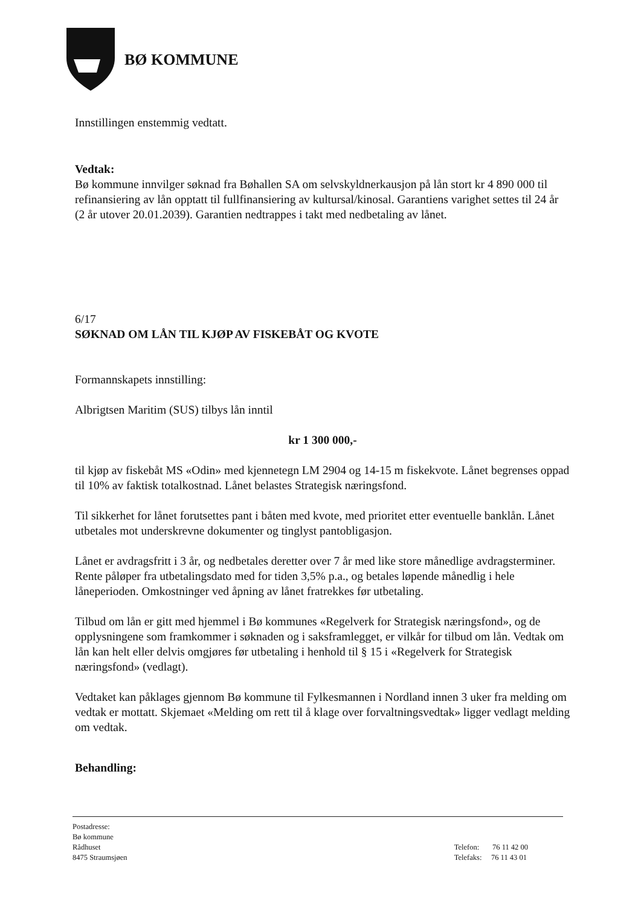BØ KOMMUNE
Innstillingen enstemmig vedtatt.
Vedtak:
Bø kommune innvilger søknad fra Bøhallen SA om selvskyldnerkausjon på lån stort kr 4 890 000 til refinansiering av lån opptatt til fullfinansiering av kultursal/kinosal. Garantiens varighet settes til 24 år (2 år utover 20.01.2039). Garantien nedtrappes i takt med nedbetaling av lånet.
6/17
SØKNAD OM LÅN TIL KJØP AV FISKEBÅT OG KVOTE
Formannskapets innstilling:
Albrigtsen Maritim (SUS) tilbys lån inntil
kr 1 300 000,-
til kjøp av fiskebåt MS «Odin» med kjennetegn LM 2904 og 14-15 m fiskekvote. Lånet begrenses oppad til 10% av faktisk totalkostnad. Lånet belastes Strategisk næringsfond.
Til sikkerhet for lånet forutsettes pant i båten med kvote, med prioritet etter eventuelle banklån. Lånet utbetales mot underskrevne dokumenter og tinglyst pantobligasjon.
Lånet er avdragsfritt i 3 år, og nedbetales deretter over 7 år med like store månedlige avdragsterminer. Rente påløper fra utbetalingsdato med for tiden 3,5% p.a., og betales løpende månedlig i hele låneperioden. Omkostninger ved åpning av lånet fratrekkes før utbetaling.
Tilbud om lån er gitt med hjemmel i Bø kommunes «Regelverk for Strategisk næringsfond», og de opplysningene som framkommer i søknaden og i saksframlegget, er vilkår for tilbud om lån. Vedtak om lån kan helt eller delvis omgjøres før utbetaling i henhold til § 15 i «Regelverk for Strategisk næringsfond» (vedlagt).
Vedtaket kan påklages gjennom Bø kommune til Fylkesmannen i Nordland innen 3 uker fra melding om vedtak er mottatt. Skjemaet «Melding om rett til å klage over forvaltningsvedtak» ligger vedlagt melding om vedtak.
Behandling:
Postadresse:
Bø kommune
Rådhuset
8475 Straumsjøen
Telefon: 76 11 42 00
Telefaks: 76 11 43 01